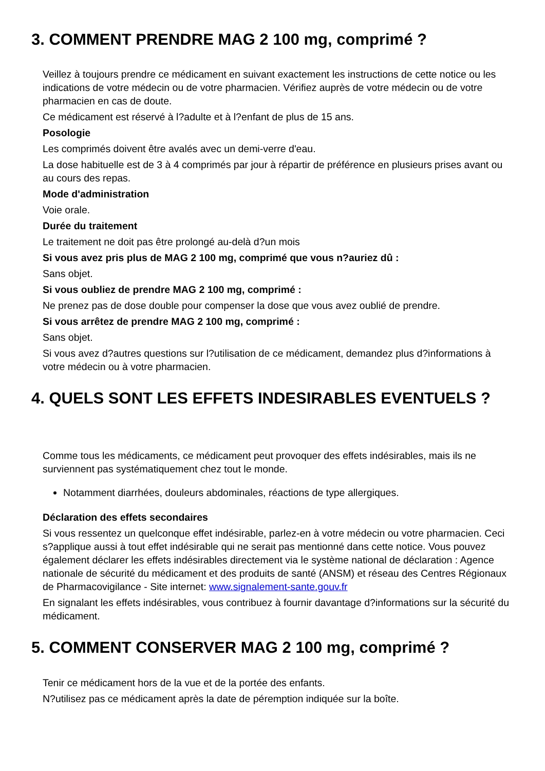3. COMMENT PRENDRE MAG 2 100 mg, comprimé ?
Veillez à toujours prendre ce médicament en suivant exactement les instructions de cette notice ou les indications de votre médecin ou de votre pharmacien. Vérifiez auprès de votre médecin ou de votre pharmacien en cas de doute.
Ce médicament est réservé à l?adulte et à l?enfant de plus de 15 ans.
Posologie
Les comprimés doivent être avalés avec un demi-verre d'eau.
La dose habituelle est de 3 à 4 comprimés par jour à répartir de préférence en plusieurs prises avant ou au cours des repas.
Mode d'administration
Voie orale.
Durée du traitement
Le traitement ne doit pas être prolongé au-delà d?un mois
Si vous avez pris plus de MAG 2 100 mg, comprimé que vous n?auriez dû :
Sans objet.
Si vous oubliez de prendre MAG 2 100 mg, comprimé :
Ne prenez pas de dose double pour compenser la dose que vous avez oublié de prendre.
Si vous arrêtez de prendre MAG 2 100 mg, comprimé :
Sans objet.
Si vous avez d?autres questions sur l?utilisation de ce médicament, demandez plus d?informations à votre médecin ou à votre pharmacien.
4. QUELS SONT LES EFFETS INDESIRABLES EVENTUELS ?
Comme tous les médicaments, ce médicament peut provoquer des effets indésirables, mais ils ne surviennent pas systématiquement chez tout le monde.
Notamment diarrhées, douleurs abdominales, réactions de type allergiques.
Déclaration des effets secondaires
Si vous ressentez un quelconque effet indésirable, parlez-en à votre médecin ou votre pharmacien. Ceci s?applique aussi à tout effet indésirable qui ne serait pas mentionné dans cette notice. Vous pouvez également déclarer les effets indésirables directement via le système national de déclaration : Agence nationale de sécurité du médicament et des produits de santé (ANSM) et réseau des Centres Régionaux de Pharmacovigilance - Site internet: www.signalement-sante.gouv.fr
En signalant les effets indésirables, vous contribuez à fournir davantage d?informations sur la sécurité du médicament.
5. COMMENT CONSERVER MAG 2 100 mg, comprimé ?
Tenir ce médicament hors de la vue et de la portée des enfants.
N?utilisez pas ce médicament après la date de péremption indiquée sur la boîte.